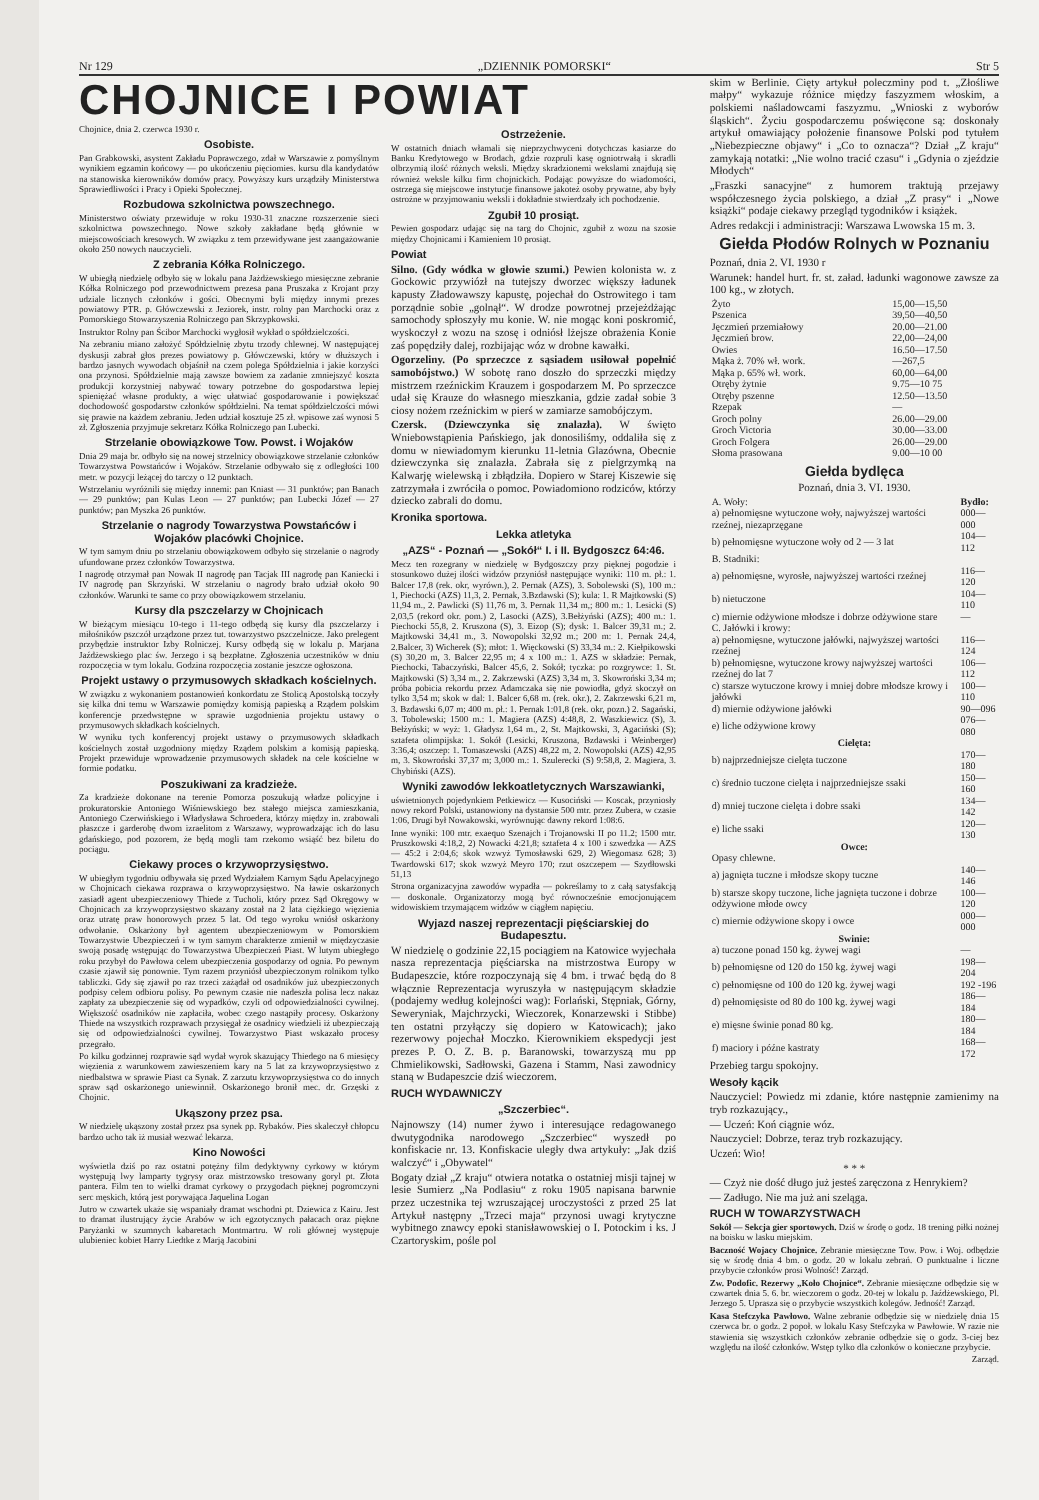Nr 129 „DZIENNIK POMORSKI“Str 5
CHOJNICE I POWIAT
Chojnice, dnia 2. czerwca 1930 r.
Osobiste.
Pan Grabkowski, asystent Zakładu Poprawczego, zdał w Warszawie z pomyślnym wynikiem egzamin końcowy — po ukończeniu pięciomies. kursu dla kandydatów na stanowiska kierowników domów pracy. Powyższy kurs urządziły Ministerstwa Sprawiedliwości i Pracy i Opieki Społecznej.
Rozbudowa szkolnictwa powszechnego.
Ministerstwo oświaty przewiduje w roku 1930-31 znaczne rozszerzenie sieci szkolnictwa powszechnego. Nowe szkoły zakładane będą głównie w miejscowościach kresowych. W związku z tem przewidywane jest zaangażowanie około 250 nowych nauczycieli.
Z zebrania Kółka Rolniczego.
W ubiegłą niedzielę odbyło się w lokalu pana Jażdżewskiego miesięczne zebranie Kółka Rolniczego pod przewodnictwem prezesa pana Pruszaka z Krojant przy udziale licznych członków i gości. Obecnymi byli między innymi prezes powiatowy PTR. p. Główczewski z Jeziorek, instr. rolny pan Marchocki oraz z Pomorskiego Stowarzyszenia Rolniczego pan Skrzypkowski.
Instruktor Rolny pan Ścibor Marchocki wygłosił wykład o spółdzielczości.
Na zebraniu miano założyć Spółdzielnię zbytu trzody chlewnej. W następującej dyskusji zabrał głos prezes powiatowy p. Główczewski, który w dłuższych i bardzo jasnych wywodach objaśnił na czem polega Spółdzielnia i jakie korzyści ona przynosi. Spółdzielnie mają zawsze bowiem za zadanie zmniejszyć koszta produkcji korzystniej nabywać towary potrzebne do gospodarstwa lepiej spieniężać własne produkty, a więc ułatwiać gospodarowanie i powiększać dochodowość gospodarstw członków spółdzielni. Na temat spółdzielczości mówi się prawie na każdem zebraniu. Jeden udział kosztuje 25 zł. wpisowe zaś wynosi 5 zł. Zgłoszenia przyjmuje sekretarz Kółka Rolniczego pan Lubecki.
Strzelanie obowiązkowe Tow. Powst. i Wojaków
Dnia 29 maja br. odbyło się na nowej strzelnicy obowiązkowe strzelanie członków Towarzystwa Powstańców i Wojaków. Strzelanie odbywało się z odległości 100 metr. w pozycji leżącej do tarczy o 12 punktach.
Wstrzelaniu wyróżnili się między innemi: pan Kniast — 31 punktów; pan Banach — 29 punktów; pan Kulas Leon — 27 punktów; pan Lubecki Józef — 27 punktów; pan Myszka 26 punktów.
Strzelanie o nagrody Towarzystwa Powstańców i Wojaków placówki Chojnice.
W tym samym dniu po strzelaniu obowiązkowem odbyło się strzelanie o nagrody ufundowane przez członków Towarzystwa.
I nagrodę otrzymał pan Nowak II nagrodę pan Tacjak III nagrodę pan Kaniecki i IV nagrodę pan Skrzyński. W strzelaniu o nagrody brało udział około 90 członków. Warunki te same co przy obowiązkowem strzelaniu.
Kursy dla pszczelarzy w Chojnicach
W bieżącym miesiącu 10-tego i 11-tego odbędą się kursy dla pszczelarzy i miłośników pszczół urządzone przez tut. towarzystwo pszczelnicze. Jako prelegent przybędzie instruktor Izby Rolniczej. Kursy odbędą się w lokalu p. Marjana Jaźdżewskiego plac św. Jerzego i są bezpłatne. Zgłoszenia uczestników w dniu rozpoczęcia w tym lokalu. Godzina rozpoczęcia zostanie jeszcze ogłoszona.
Projekt ustawy o przymusowych składkach kościelnych.
W związku z wykonaniem postanowień konkordatu ze Stolicą Apostolską toczyły się kilka dni temu w Warszawie pomiędzy komisją papieską a Rządem polskim konferencje przedwstępne w sprawie uzgodnienia projektu ustawy o przymusowych składkach kościelnych.
W wyniku tych konferencyj projekt ustawy o przymusowych składkach kościelnych został uzgodniony między Rządem polskim a komisją papieską. Projekt przewiduje wprowadzenie przymusowych składek na cele kościelne w formie podatku.
Poszukiwani za kradzieże.
Za kradzieże dokonane na terenie Pomorza poszukują władze policyjne i prokuratorskie Antoniego Wiśniewskiego bez stałego miejsca zamieszkania, Antoniego Czerwińskiego i Władysława Schroedera, którzy między in. zrabowali płaszcze i garderobę dwom izraelitom z Warszawy, wyprowadzając ich do lasu gdańskiego, pod pozorem, że będą mogli tam rzekomo wsiąść bez biletu do pociągu.
Ciekawy proces o krzywoprzysięstwo.
W ubiegłym tygodniu odbywała się przed Wydziałem Karnym Sądu Apelacyjnego w Chojnicach ciekawa rozprawa o krzywoprzysięstwo. Na ławie oskarżonych zasiadł agent ubezpieczeniowy Thiede z Tucholi, który przez Sąd Okręgowy w Chojnicach za krzywoprzysięstwo skazany został na 2 lata ciężkiego więzienia oraz utratę praw honorowych przez 5 lat. Od tego wyroku wniósł oskarżony odwołanie. Oskarżony był agentem ubezpieczeniowym w Pomorskiem Towarzystwie Ubezpieczeń i w tym samym charakterze zmienił w międzyczasie swoją posadę wstępując do Towarzystwa Ubezpieczeń Piast. W lutym ubiegłego roku przybył do Pawłowa celem ubezpieczenia gospodarzy od ognia. Po pewnym czasie zjawił się ponownie. Tym razem przyniósł ubezpieczonym rolnikom tylko tabliczki. Gdy się zjawił po raz trzeci zażądał od osadników już ubezpieczonych podpisy celem odbioru polisy. Po pewnym czasie nie nadeszła polisa lecz nakaz zapłaty za ubezpieczenie się od wypadków, czyli od odpowiedzialności cywilnej. Większość osadników nie zapłaciła, wobec czego nastąpiły procesy. Oskarżony Thiede na wszystkich rozprawach przysięgał że osadnicy wiedzieli iż ubezpieczają się od odpowiedzialności cywilnej. Towarzystwo Piast wskazało procesy przegrało.
Po kilku godzinnej rozprawie sąd wydał wyrok skazujący Thiedego na 6 miesięcy więzienia z warunkowem zawieszeniem kary na 5 lat za krzywoprzysięstwo z niedbalstwa w sprawie Piast ca Synak. Z zarzutu krzywoprzysięstwa co do innych spraw sąd oskarżonego uniewinnił. Oskarżonego bronił mec. dr. Grzęski z Chojnic.
Ukąszony przez psa.
W niedzielę ukąszony został przez psa synek pp. Rybaków. Pies skaleczył chłopcu bardzo ucho tak iż musiał wezwać lekarza.
Kino Nowości
wyświetla dziś po raz ostatni potężny film dedyktywny cyrkowy w którym występują lwy lamparty tygrysy oraz mistrzowsko tresowany goryl pt. Złota pantera. Film ten to wielki dramat cyrkowy o przygodach pięknej pogromczyni serc męskich, którą jest porywająca Jaquelina Logan
Jutro w czwartek ukaże się wspaniały dramat wschodni pt. Dziewica z Kairu. Jest to dramat ilustrujący życie Arabów w ich egzotycznych pałacach oraz piękne Paryżanki w szumnych kabaretach Montmartru. W roli głównej występuje ulubieniec kobiet Harry Liedtke z Marją Jacobini
Ostrzeżenie.
W ostatnich dniach włamali się nieprzychwyceni dotychczas kasiarze do Banku Kredytowego w Brodach, gdzie rozpruli kasę ogniotrwałą i skradli olbrzymią ilość różnych weksli. Między skradzionemi wekslami znajdują się również weksle kilku firm chojnickich. Podając powyższe do wiadomości, ostrzega się miejscowe instytucje finansowe jakoteż osoby prywatne, aby były ostrożne w przyjmowaniu weksli i dokładnie stwierdzały ich pochodzenie.
Zgubił 10 prosiąt.
Pewien gospodarz udając się na targ do Chojnic, zgubił z wozu na szosie między Chojnicami i Kamieniem 10 prosiąt.
Powiat
Silno. (Gdy wódka w głowie szumi.) Pewien kolonista w. z Gockowic przywiózł na tutejszy dworzec większy ładunek kapusty Zładowawszy kapustę, pojechał do Ostrowitego i tam porządnie sobie „golnął“. W drodze powrotnej przejeżdżając samochody spłoszyły mu konie. W. nie mogąc koni poskromić, wyskoczył z wozu na szosę i odniósł lżejsze obrażenia Konie zaś popędziły dalej, rozbijając wóz w drobne kawałki.
Ogorzeliny. (Po sprzeczce z sąsiadem usiłował popełnić samobójstwo.) W sobotę rano doszło do sprzeczki między mistrzem rzeźnickim Krauzem i gospodarzem M. Po sprzeczce udał się Krauze do własnego mieszkania, gdzie zadał sobie 3 ciosy nożem rzeźnickim w pierś w zamiarze samobójczym.
Czersk. (Dziewczynka się znalazła). W święto Wniebowstąpienia Pańskiego, jak donosiliśmy, oddaliła się z domu w niewiadomym kierunku 11-letnia Glazówna, Obecnie dziewczynka się znalazła. Zabrała się z pielgrzymką na Kalwarję wielewską i zbłądziła. Dopiero w Starej Kiszewie się zatrzymała i zwróciła o pomoc. Powiadomiono rodziców, którzy dziecko zabrali do domu.
Kronika sportowa.
Lekka atletyka
„AZS“ - Poznań — „Sokół“ I. i II. Bydgoszcz 64:46.
Mecz ten rozegrany w niedzielę w Bydgoszczy przy pięknej pogodzie i stosunkowo dużej ilości widzów przyniósł następujące wyniki: 110 m. pł.: 1. Balcer 17,8 (rek. okr, wyrówn.), 2. Pernak (AZS), 3. Sobolewski (S), 100 m.: 1, Piechocki (AZS) 11,3, 2. Pernak, 3.Bzdawski (S); kula: 1. R Majtkowski (S) 11,94 m., 2. Pawlicki (S) 11,76 m, 3. Pernak 11,34 m,; 800 m.: 1. Lesicki (S) 2,03,5 (rekord okr. pom.) 2, Lasocki (AZS), 3.Bełżyński (AZS); 400 m.: 1. Piechocki 55,8, 2. Kruszona (S), 3. Eizop (S); dysk: 1. Balcer 39,31 m.; 2. Majtkowski 34,41 m., 3. Nowopolski 32,92 m.; 200 m: 1. Pernak 24,4, 2.Balcer, 3) Wicherek (S); młot: 1. Więckowski (S) 33,34 m.: 2. Kiełpikowski (S) 30,20 m, 3. Balcer 22,95 m; 4 x 100 m.: 1. AZS w składzie: Pernak, Piechocki, Tabaczyński, Balcer 45,6, 2. Sokół; tyczka: po rozgrywce: 1. St. Majtkowski (S) 3,34 m., 2. Zakrzewski (AZS) 3,34 m, 3. Skowroński 3,34 m; próba pobicia rekordu przez Adamczaka się nie powiodła, gdyż skoczył on tylko 3,54 m; skok w dal: 1. Balcer 6,68 m. (rek. okr.), 2. Zakrzewski 6,21 m, 3. Bzdawski 6,07 m; 400 m. pł.: 1. Pernak 1:01,8 (rek. okr, pozn.) 2. Sagański, 3. Tobolewski; 1500 m.: 1. Magiera (AZS) 4:48,8, 2. Waszkiewicz (S), 3. Bełżyński; w wyż: 1. Gładysz 1,64 m., 2, St. Majtkowski, 3, Agaciński (S); sztafeta olimpijska: 1. Sokół (Lesicki, Kruszona, Bzdawski i Weinberger) 3:36,4; oszczep: 1. Tomaszewski (AZS) 48,22 m, 2. Nowopolski (AZS) 42,95 m, 3. Skowroński 37,37 m; 3,000 m.: 1. Szulerecki (S) 9:58,8, 2. Magiera, 3. Chybiński (AZS).
Wyniki zawodów lekkoatletycznych Warszawianki,
uświetnionych pojedynkiem Petkiewicz — Kusociński — Koscak, przyniosły nowy rekord Polski, ustanowiony na dystansie 500 mtr. przez Zubera, w czasie 1:06, Drugi był Nowakowski, wyrównując dawny rekord 1:08:6.
Inne wyniki: 100 mtr. exaequo Szenajch i Trojanowski II po 11.2; 1500 mtr. Pruszkowski 4:18,2, 2) Nowacki 4:21,8; sztafeta 4 x 100 i szwedzka — AZS — 45:2 i 2:04,6; skok wzwyż Tymosławski 629, 2) Wiegomasz 628; 3) Twardowski 617; skok wzwyż Meyro 170; rzut oszczepem — Szydłowski 51,13
Strona organizacyjna zawodów wypadła — pokreślamy to z całą satysfakcją — doskonale. Organizatorzy mogą być równocześnie emocjonującem widowiskiem trzymającem widzów w ciągłem napięciu.
Wyjazd naszej reprezentacji pięściarskiej do Budapesztu.
W niedzielę o godzinie 22,15 pociągiem na Katowice wyjechała nasza reprezentacja pięściarska na mistrzostwa Europy w Budapeszcie, które rozpoczynają się 4 bm. i trwać będą do 8 włącznie Reprezentacja wyruszyła w następującym składzie (podajemy według kolejności wag): Forlański, Stępniak, Górny, Seweryniak, Majchrzycki, Wieczorek, Konarzewski i Stibbe) ten ostatni przyłączy się dopiero w Katowicach); jako rezerwowy pojechał Moczko. Kierownikiem ekspedycji jest prezes P. O. Z. B. p. Baranowski, towarzyszą mu pp Chmielikowski, Sadłowski, Gazena i Stamm, Nasi zawodnicy staną w Budapeszcie dziś wieczorem.
RUCH WYDAWNICZY
„Szczerbiec“.
Najnowszy (14) numer żywo i interesujące redagowanego dwutygodnika narodowego „Szczerbiec“ wyszedł po konfiskacie nr. 13. Konfiskacie uległy dwa artykuły: „Jak dziś walczyć“ i „Obywatel“
Bogaty dział „Z kraju“ otwiera notatka o ostatniej misji tajnej w lesie Sumierz „Na Podlasiu“ z roku 1905 napisana barwnie przez uczestnika tej wzruszającej uroczystości z przed 25 lat Artykuł następny „Trzeci maja“ przynosi uwagi krytyczne wybitnego znawcy epoki stanisławowskiej o I. Potockim i ks. J Czartoryskim, pośle pol
skim w Berlinie. Cięty artykuł poleczminy pod t. „Złośliwe małpy“ wykazuje różnice między faszyzmem włoskim, a polskiemi naśladowcami faszyzmu. „Wnioski z wyborów śląskich“. Życiu gospodarczemu poświęcone są: doskonały artykuł omawiający położenie finansowe Polski pod tytułem „Niebezpieczne objawy“ i „Co to oznacza“? Dział „Z kraju“ zamykają notatki: „Nie wolno tracić czasu“ i „Gdynia o zjeździe Młodych“
„Fraszki sanacyjne“ z humorem traktują przejawy współczesnego życia polskiego, a dział „Z prasy“ i „Nowe książki“ podaje ciekawy przegląd tygodników i książek.
Adres redakcji i administracji: Warszawa Lwowska 15 m. 3.
Giełda Płodów Rolnych w Poznaniu
Poznań, dnia 2. VI. 1930 r
Warunek: handel hurt. fr. st. załad. ładunki wagonowe zawsze za 100 kg., w złotych.
| Żyto | 15,00—15,50 |
| Pszenica | 39,50—40,50 |
| Jęczmień przemiałowy | 20.00—21.00 |
| Jęczmień brow. | 22,00—24,00 |
| Owies | 16.50—17.50 |
| Mąka ż. 70% wł. work. | —267,5 |
| Mąka p. 65% wł. work. | 60,00—64,00 |
| Otręby żytnie | 9.75—10 75 |
| Otręby pszenne | 12.50—13.50 |
| Rzepak | — |
| Groch polny | 26.00—29.00 |
| Groch Victoria | 30.00—33.00 |
| Groch Folgera | 26.00—29.00 |
| Słoma prasowana | 9.00—10 00 |
Giełda bydlęca
Poznań, dnia 3. VI. 1930.
| A. Woły: | Bydło: |
| a) pełnomięsne wytuczone woły, najwyższej wartości rzeźnej, niezaprzęgane | 000—000 |
| b) pełnomięsne wytuczone woły od 2 — 3 lat | 104—112 |
| B. Stadniki: | |
| a) pełnomięsne, wyrosłe, najwyższej wartości rzeźnej | 116—120 |
| b) nietuczone | 104—110 |
| c) miernie odżywione młodsze i dobrze odżywione stare | — |
| C. Jałówki i krowy: | |
| a) pełnomięsne, wytuczone jałówki, najwyższej wartości rzeźnej | 116—124 |
| b) pełnomięsne, wytuczone krowy najwyższej wartości rzeźnej do lat 7 | 106—112 |
| c) starsze wytuczone krowy i mniej dobre młodsze krowy i jałówki | 100—110 |
| d) miernie odżywione jałówki | 90—096 |
| e) liche odżywione krowy | 076—080 |
| Cielęta: | |
| b) najprzedniejsze cielęta tuczone | 170—180 |
| c) średnio tuczone cielęta i najprzedniejsze ssaki | 150—160 |
| d) mniej tuczone cielęta i dobre ssaki | 134—142 |
| e) liche ssaki | 120—130 |
| Owce: | |
| Opasy chlewne. | |
| a) jagnięta tuczne i młodsze skopy tuczne | 140—146 |
| b) starsze skopy tuczone, liche jagnięta tuczone i dobrze odżywione młode owcy | 100—120 |
| c) miernie odżywione skopy i owce | 000—000 |
| Swinie: | |
| a) tuczone ponad 150 kg. żywej wagi | — |
| b) pełnomięsne od 120 do 150 kg. żywej wagi | 198—204 |
| c) pełnomięsne od 100 do 120 kg. żywej wagi | 192 -196 |
| d) pełnomięsiste od 80 do 100 kg. żywej wagi | 186—184 |
| e) mięsne świnie ponad 80 kg. | 180—184 |
| f) maciory i późne kastraty | 168—172 |
Przebieg targu spokojny.
Wesoły kącik
Nauczyciel: Powiedz mi zdanie, które następnie zamienimy na tryb rozkazujący.,
— Uczeń: Koń ciągnie wóz.
Nauczyciel: Dobrze, teraz tryb rozkazujący.
Uczeń: Wio!
* * *
— Czyż nie dość długo już jesteś zaręczona z Henrykiem?
— Zadługo. Nie ma już ani szeląga.
RUCH W TOWARZYSTWACH
Sokół — Sekcja gier sportowych. Dziś w środę o godz. 18 trening piłki nożnej na boisku w lasku miejskim.
Baczność Wojacy Chojnice. Zebranie miesięczne Tow. Pow. i Woj. odbędzie się w środę dnia 4 bm. o godz. 20 w lokalu zebrań. O punktualne i liczne przybycie członków prosi Wolność! Zarząd.
Zw. Podofic. Rezerwy „Koło Chojnice“. Zebranie miesięczne odbędzie się w czwartek dnia 5. 6. br. wieczorem o godz. 20-tej w lokalu p. Jaźdżewskiego, Pl. Jerzego 5. Uprasza się o przybycie wszystkich kolegów. Jedność! Zarząd.
Kasa Stefczyka Pawłowo. Walne zebranie odbędzie się w niedzielę dnia 15 czerwca br. o godz. 2 popoł. w lokalu Kasy Stefczyka w Pawłowie. W razie nie stawienia się wszystkich członków zebranie odbędzie się o godz. 3-ciej bez względu na ilość członków. Wstęp tylko dla członków o konieczne przybycie.
Zarząd.